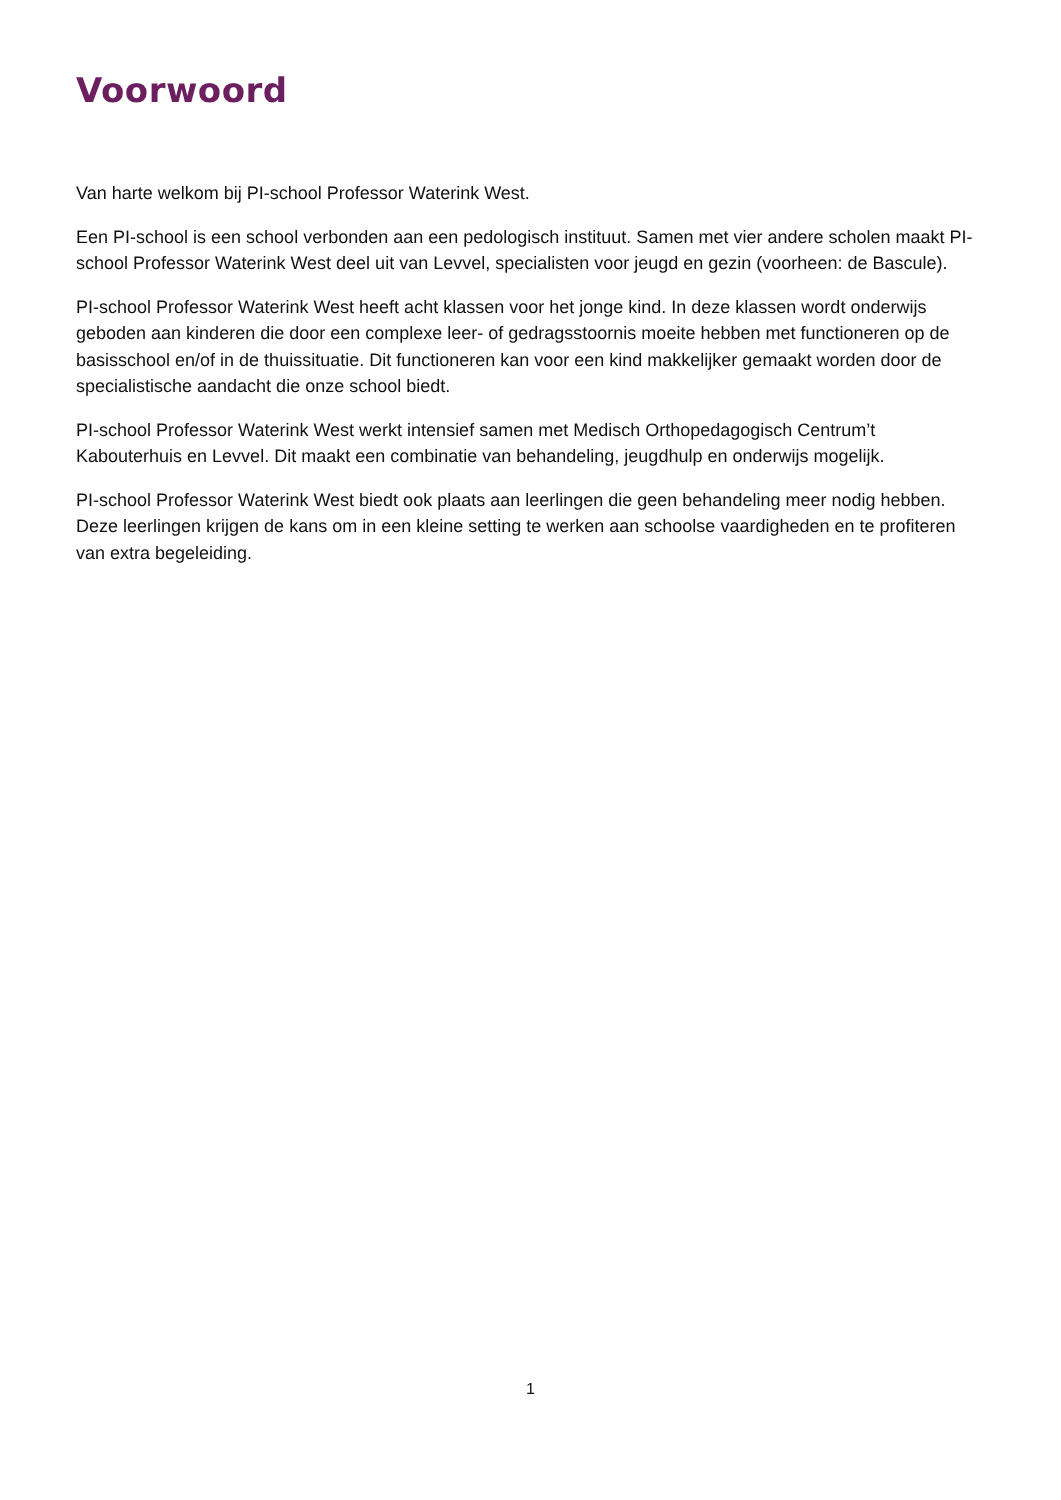Voorwoord
Van harte welkom bij PI-school Professor Waterink West.
Een PI-school is een school verbonden aan een pedologisch instituut. Samen met vier andere scholen maakt PI-school Professor Waterink West deel uit van Levvel, specialisten voor jeugd en gezin (voorheen: de Bascule).
PI-school Professor Waterink West heeft acht klassen voor het jonge kind. In deze klassen wordt onderwijs geboden aan kinderen die door een complexe leer- of gedragsstoornis moeite hebben met functioneren op de basisschool en/of in de thuissituatie. Dit functioneren kan voor een kind makkelijker gemaakt worden door de specialistische aandacht die onze school biedt.
PI-school Professor Waterink West werkt intensief samen met Medisch Orthopedagogisch Centrum’t Kabouterhuis en Levvel. Dit maakt een combinatie van behandeling, jeugdhulp en onderwijs mogelijk.
PI-school Professor Waterink West biedt ook plaats aan leerlingen die geen behandeling meer nodig hebben. Deze leerlingen krijgen de kans om in een kleine setting te werken aan schoolse vaardigheden en te profiteren van extra begeleiding.
1